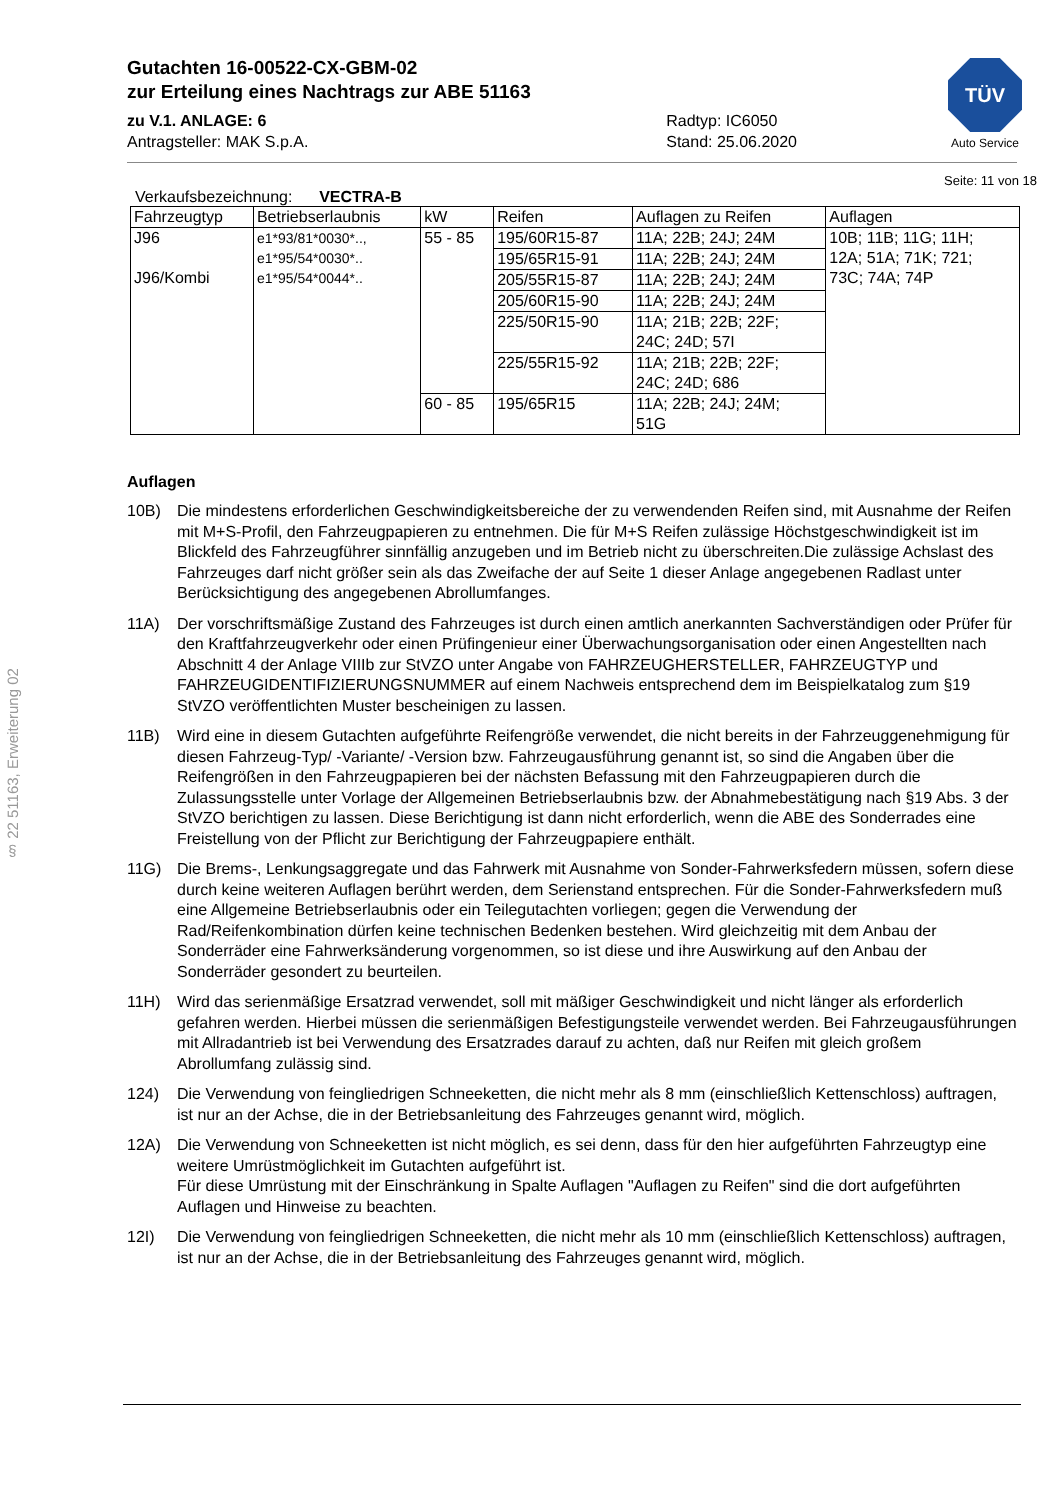TÜV
Auto Service
Gutachten 16-00522-CX-GBM-02
zur Erteilung eines Nachtrags zur ABE 51163
zu V.1. ANLAGE: 6
Antragsteller: MAK S.p.A.
Radtyp: IC6050
Stand: 25.06.2020
Seite: 11 von 18
Verkaufsbezeichnung: VECTRA-B
| Fahrzeugtyp | Betriebserlaubnis | kW | Reifen | Auflagen zu Reifen | Auflagen |
| J96 J96/Kombi | e1*93/81*0030*.., e1*95/54*0030*.. e1*95/54*0044*.. | 55 - 85 | 195/60R15-87 | 11A; 22B; 24J; 24M | 10B; 11B; 11G; 11H; 12A; 51A; 71K; 721; 73C; 74A; 74P |
| | | | 195/65R15-91 | 11A; 22B; 24J; 24M | |
| | | | 205/55R15-87 | 11A; 22B; 24J; 24M | |
| | | | 205/60R15-90 | 11A; 22B; 24J; 24M | |
| | | | 225/50R15-90 | 11A; 21B; 22B; 22F; 24C; 24D; 57I | |
| | | | 225/55R15-92 | 11A; 21B; 22B; 22F; 24C; 24D; 686 | |
| | | 60 - 85 | 195/65R15 | 11A; 22B; 24J; 24M; 51G | |
Auflagen
10B) Die mindestens erforderlichen Geschwindigkeitsbereiche der zu verwendenden Reifen sind, mit Ausnahme der Reifen mit M+S-Profil, den Fahrzeugpapieren zu entnehmen. Die für M+S Reifen zulässige Höchstgeschwindigkeit ist im Blickfeld des Fahrzeugführer sinnfällig anzugeben und im Betrieb nicht zu überschreiten.Die zulässige Achslast des Fahrzeuges darf nicht größer sein als das Zweifache der auf Seite 1 dieser Anlage angegebenen Radlast unter Berücksichtigung des angegebenen Abrollumfanges.
11A) Der vorschriftsmäßige Zustand des Fahrzeuges ist durch einen amtlich anerkannten Sachverständigen oder Prüfer für den Kraftfahrzeugverkehr oder einen Prüfingenieur einer Überwachungsorganisation oder einen Angestellten nach Abschnitt 4 der Anlage VIIIb zur StVZO unter Angabe von FAHRZEUGHERSTELLER, FAHRZEUGTYP und FAHRZEUGIDENTIFIZIERUNGSNUMMER auf einem Nachweis entsprechend dem im Beispielkatalog zum §19 StVZO veröffentlichten Muster bescheinigen zu lassen.
11B) Wird eine in diesem Gutachten aufgeführte Reifengröße verwendet, die nicht bereits in der Fahrzeuggenehmigung für diesen Fahrzeug-Typ/ -Variante/ -Version bzw. Fahrzeugausführung genannt ist, so sind die Angaben über die Reifengrößen in den Fahrzeugpapieren bei der nächsten Befassung mit den Fahrzeugpapieren durch die Zulassungsstelle unter Vorlage der Allgemeinen Betriebserlaubnis bzw. der Abnahmebestätigung nach §19 Abs. 3 der StVZO berichtigen zu lassen. Diese Berichtigung ist dann nicht erforderlich, wenn die ABE des Sonderrades eine Freistellung von der Pflicht zur Berichtigung der Fahrzeugpapiere enthält.
11G) Die Brems-, Lenkungsaggregate und das Fahrwerk mit Ausnahme von Sonder-Fahrwerksfedern müssen, sofern diese durch keine weiteren Auflagen berührt werden, dem Serienstand entsprechen. Für die Sonder-Fahrwerksfedern muß eine Allgemeine Betriebserlaubnis oder ein Teilegutachten vorliegen; gegen die Verwendung der Rad/Reifenkombination dürfen keine technischen Bedenken bestehen. Wird gleichzeitig mit dem Anbau der Sonderräder eine Fahrwerksänderung vorgenommen, so ist diese und ihre Auswirkung auf den Anbau der Sonderräder gesondert zu beurteilen.
11H) Wird das serienmäßige Ersatzrad verwendet, soll mit mäßiger Geschwindigkeit und nicht länger als erforderlich gefahren werden. Hierbei müssen die serienmäßigen Befestigungsteile verwendet werden. Bei Fahrzeugausführungen mit Allradantrieb ist bei Verwendung des Ersatzrades darauf zu achten, daß nur Reifen mit gleich großem Abrollumfang zulässig sind.
124) Die Verwendung von feingliedrigen Schneeketten, die nicht mehr als 8 mm (einschließlich Kettenschloss) auftragen, ist nur an der Achse, die in der Betriebsanleitung des Fahrzeuges genannt wird, möglich.
12A) Die Verwendung von Schneeketten ist nicht möglich, es sei denn, dass für den hier aufgeführten Fahrzeugtyp eine weitere Umrüstmöglichkeit im Gutachten aufgeführt ist.
Für diese Umrüstung mit der Einschränkung in Spalte Auflagen "Auflagen zu Reifen" sind die dort aufgeführten Auflagen und Hinweise zu beachten.
12I) Die Verwendung von feingliedrigen Schneeketten, die nicht mehr als 10 mm (einschließlich Kettenschloss) auftragen, ist nur an der Achse, die in der Betriebsanleitung des Fahrzeuges genannt wird, möglich.
§ 22 51163, Erweiterung 02